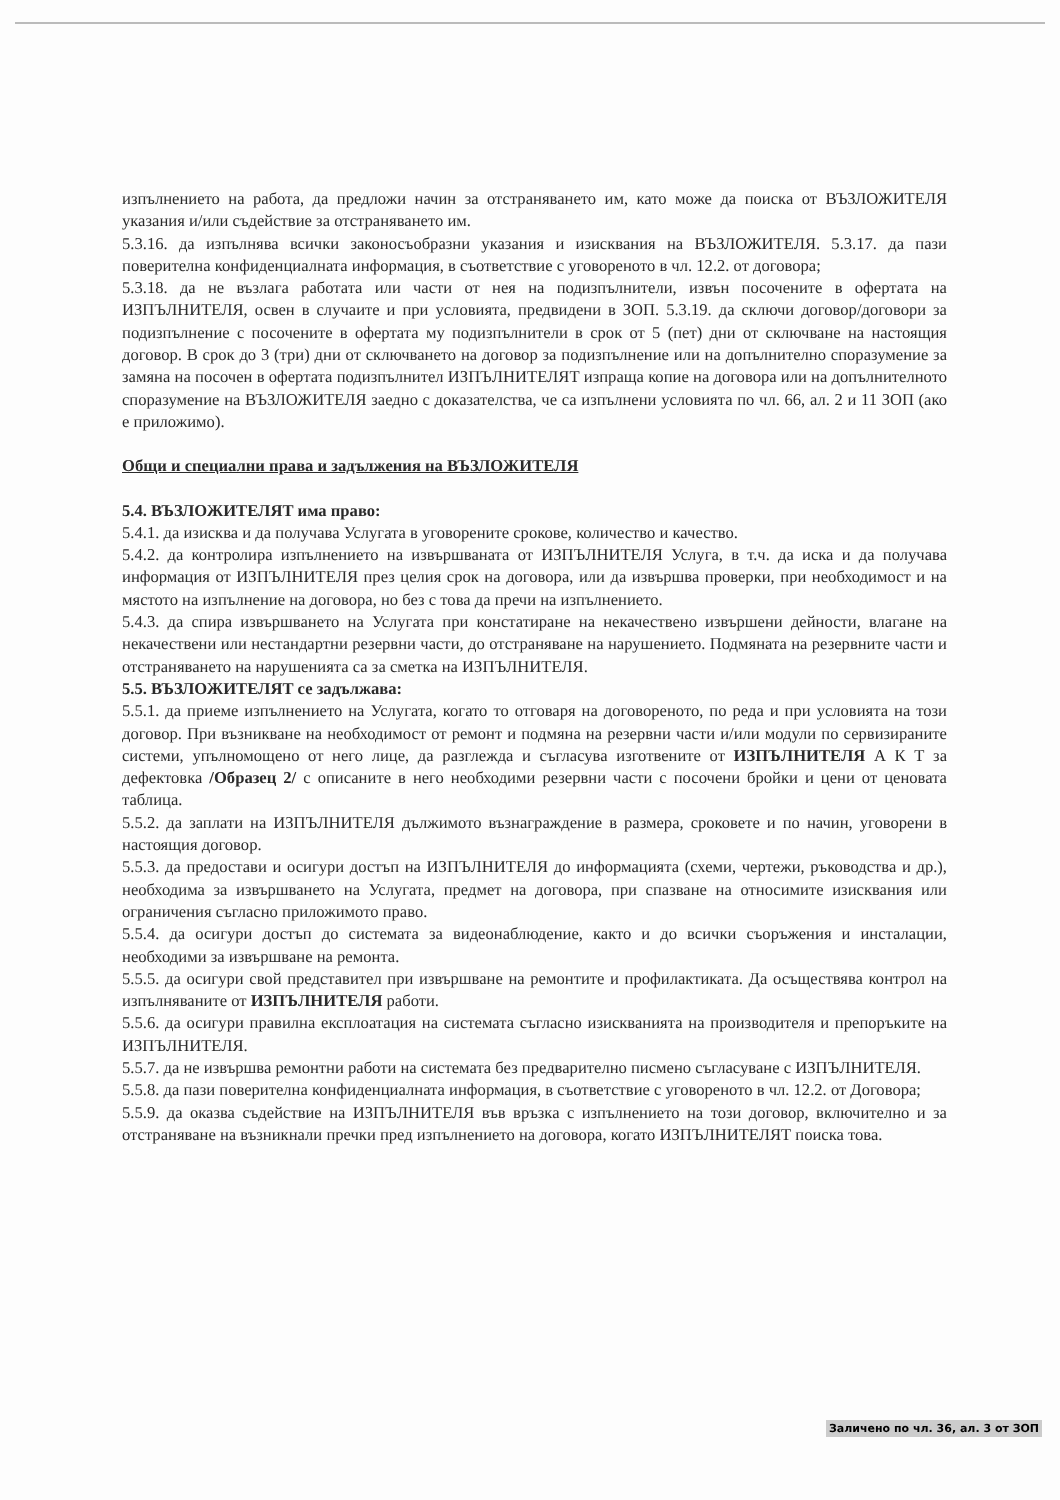изпълнението на работа, да предложи начин за отстраняването им, като може да поиска от ВЪЗЛОЖИТЕЛЯ указания и/или съдействие за отстраняването им.
5.3.16. да изпълнява всички законосъобразни указания и изисквания на ВЪЗЛОЖИТЕЛЯ. 5.3.17. да пази поверителна конфиденциалната информация, в съответствие с уговореното в чл. 12.2. от договора;
5.3.18. да не възлага работата или части от нея на подизпълнители, извън посочените в офертата на ИЗПЪЛНИТЕЛЯ, освен в случаите и при условията, предвидени в ЗОП. 5.3.19. да сключи договор/договори за подизпълнение с посочените в офертата му подизпълнители в срок от 5 (пет) дни от сключване на настоящия договор. В срок до 3 (три) дни от сключването на договор за подизпълнение или на допълнително споразумение за замяна на посочен в офертата подизпълнител ИЗПЪЛНИТЕЛЯТ изпраща копие на договора или на допълнителното споразумение на ВЪЗЛОЖИТЕЛЯ заедно с доказателства, че са изпълнени условията по чл. 66, ал. 2 и 11 ЗОП (ако е приложимо).
Общи и специални права и задължения на ВЪЗЛОЖИТЕЛЯ
5.4. ВЪЗЛОЖИТЕЛЯТ има право:
5.4.1. да изисква и да получава Услугата в уговорените срокове, количество и качество.
5.4.2. да контролира изпълнението на извършваната от ИЗПЪЛНИТЕЛЯ Услуга, в т.ч. да иска и да получава информация от ИЗПЪЛНИТЕЛЯ през целия срок на договора, или да извършва проверки, при необходимост и на мястото на изпълнение на договора, но без с това да пречи на изпълнението.
5.4.3. да спира извършването на Услугата при констатиране на некачествено извършени дейности, влагане на некачествени или нестандартни резервни части, до отстраняване на нарушението. Подмяната на резервните части и отстраняването на нарушенията са за сметка на ИЗПЪЛНИТЕЛЯ.
5.5. ВЪЗЛОЖИТЕЛЯТ се задължава:
5.5.1. да приеме изпълнението на Услугата, когато то отговаря на договореното, по реда и при условията на този договор. При възникване на необходимост от ремонт и подмяна на резервни части и/или модули по сервизираните системи, упълномощено от него лице, да разглежда и съгласува изготвените от ИЗПЪЛНИТЕЛЯ А К Т за дефектовка /Образец 2/ с описаните в него необходими резервни части с посочени бройки и цени от ценовата таблица.
5.5.2. да заплати на ИЗПЪЛНИТЕЛЯ дължимото възнаграждение в размера, сроковете и по начин, уговорени в настоящия договор.
5.5.3. да предостави и осигури достъп на ИЗПЪЛНИТЕЛЯ до информацията (схеми, чертежи, ръководства и др.), необходима за извършването на Услугата, предмет на договора, при спазване на относимите изисквания или ограничения съгласно приложимото право.
5.5.4. да осигури достъп до системата за видеонаблюдение, както и до всички съоръжения и инсталации, необходими за извършване на ремонта.
5.5.5. да осигури свой представител при извършване на ремонтите и профилактиката. Да осъществява контрол на изпълняваните от ИЗПЪЛНИТЕЛЯ работи.
5.5.6. да осигури правилна експлоатация на системата съгласно изискванията на производителя и препоръките на ИЗПЪЛНИТЕЛЯ.
5.5.7. да не извършва ремонтни работи на системата без предварително писмено съгласуване с ИЗПЪЛНИТЕЛЯ.
5.5.8. да пази поверителна конфиденциалната информация, в съответствие с уговореното в чл. 12.2. от Договора;
5.5.9. да оказва съдействие на ИЗПЪЛНИТЕЛЯ във връзка с изпълнението на този договор, включително и за отстраняване на възникнали пречки пред изпълнението на договора, когато ИЗПЪЛНИТЕЛЯТ поиска това.
Заличено по чл. 36, ал. 3 от ЗОП